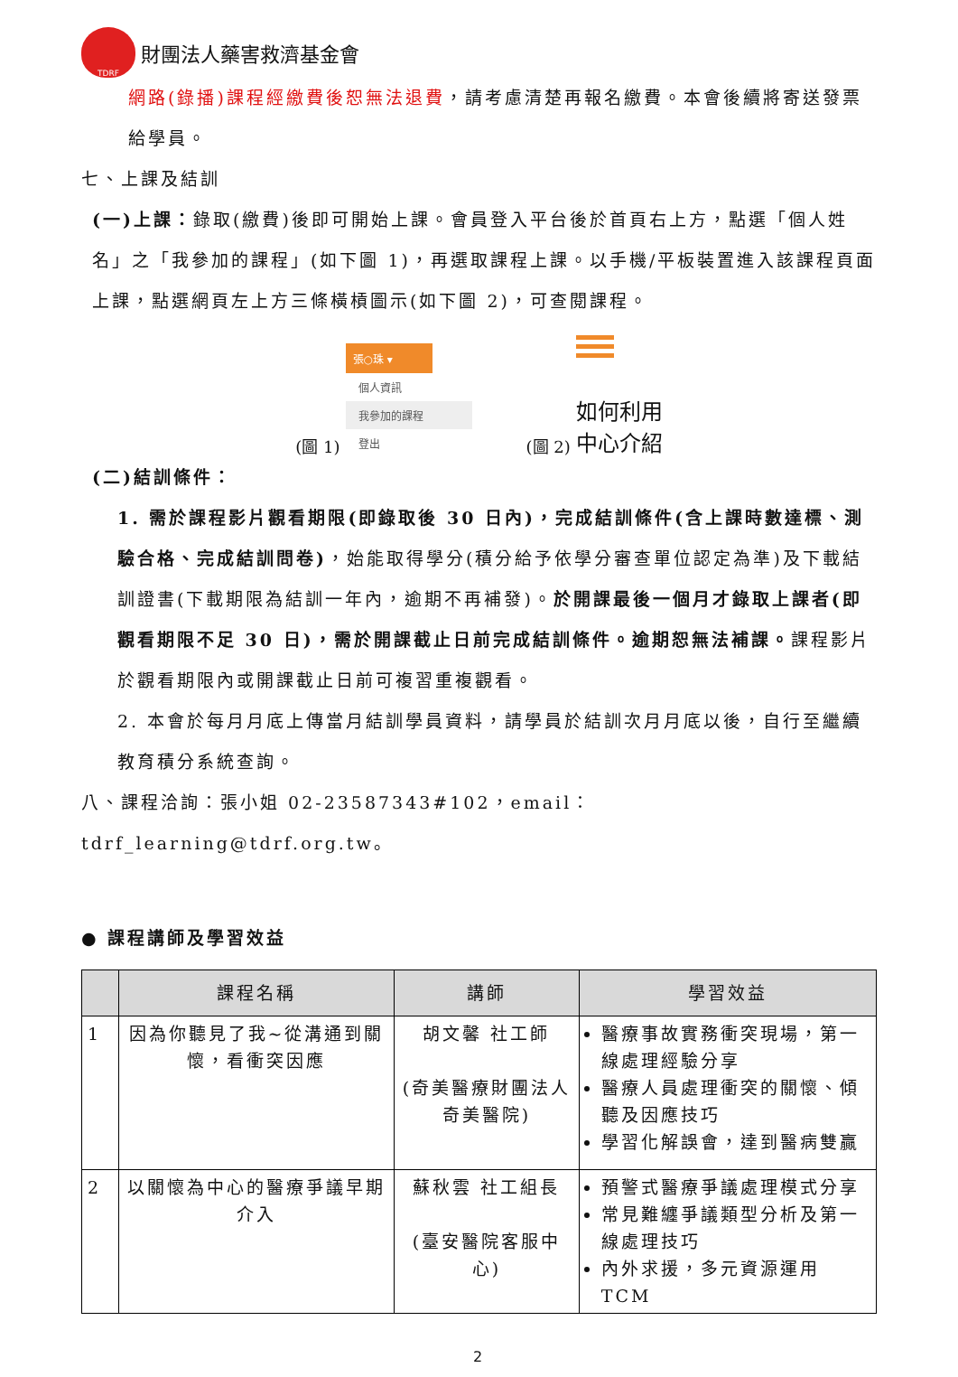TDRF
財團法人藥害救濟基金會
網路(錄播)課程經繳費後恕無法退費，請考慮清楚再報名繳費。本會後續將寄送發票給學員。
七、上課及結訓
(一)上課：錄取(繳費)後即可開始上課。會員登入平台後於首頁右上方，點選「個人姓名」之「我參加的課程」(如下圖 1)，再選取課程上課。以手機/平板裝置進入該課程頁面上課，點選網頁左上方三條橫槓圖示(如下圖 2)，可查閱課程。
(圖 1)
張○珠 ▾
個人資訊
我參加的課程
登出
(圖 2)
如何利用
中心介紹
(二)結訓條件：
1. 需於課程影片觀看期限(即錄取後 30 日內)，完成結訓條件(含上課時數達標、測驗合格、完成結訓問卷)，始能取得學分(積分給予依學分審查單位認定為準)及下載結訓證書(下載期限為結訓一年內，逾期不再補發)。於開課最後一個月才錄取上課者(即觀看期限不足 30 日)，需於開課截止日前完成結訓條件。逾期恕無法補課。課程影片於觀看期限內或開課截止日前可複習重複觀看。
2. 本會於每月月底上傳當月結訓學員資料，請學員於結訓次月月底以後，自行至繼續教育積分系統查詢。
八、課程洽詢：張小姐 02-23587343#102，email：tdrf_learning@tdrf.org.tw。
● 課程講師及學習效益
| | 課程名稱 | 講師 | 學習效益 |
| --- | --- | --- | --- |
| 1 | 因為你聽見了我~從溝通到關懷，看衝突因應 | 胡文馨 社工師 (奇美醫療財團法人奇美醫院) | 醫療事故實務衝突現場，第一線處理經驗分享 醫療人員處理衝突的關懷、傾聽及因應技巧 學習化解誤會，達到醫病雙贏 |
| 2 | 以關懷為中心的醫療爭議早期介入 | 蘇秋雲 社工組長 (臺安醫院客服中心) | 預警式醫療爭議處理模式分享 常見難纏爭議類型分析及第一線處理技巧 內外求援，多元資源運用 TCM |
2